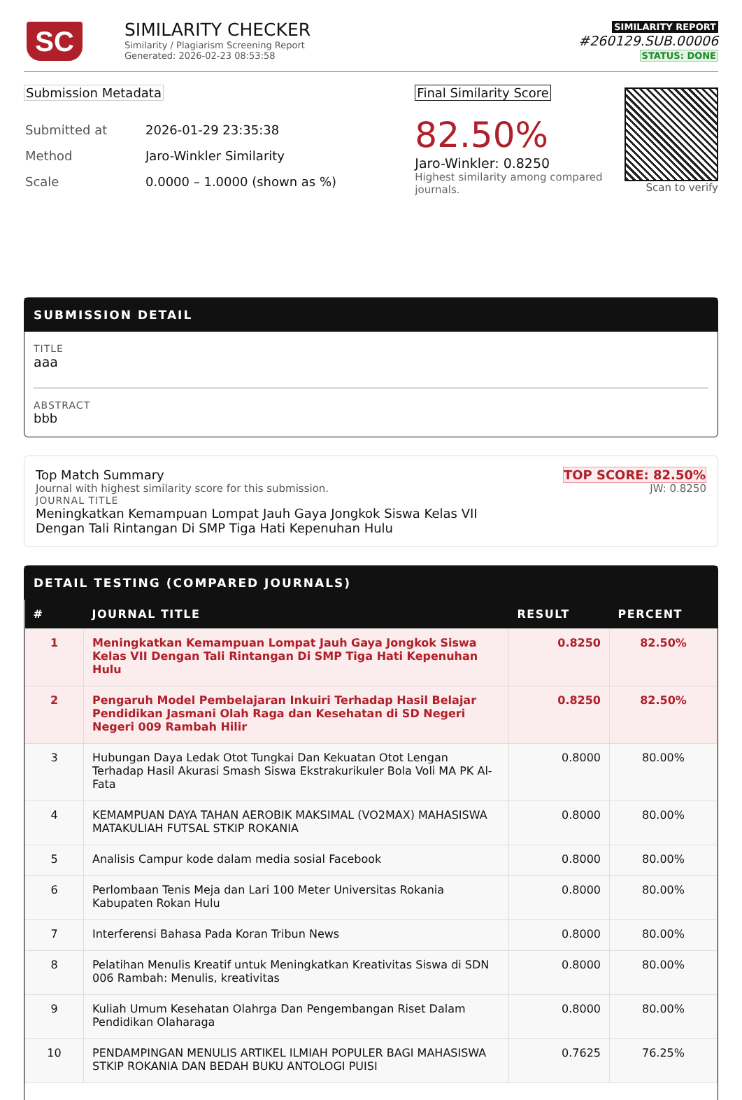SC
SIMILARITY CHECKER
Similarity / Plagiarism Screening Report
Generated: 2026-02-23 08:53:58
SIMILARITY REPORT
#260129.SUB.00006
STATUS: DONE
Submission Metadata
| Submitted at | 2026-01-29 23:35:38 |
| Method | Jaro-Winkler Similarity |
| Scale | 0.0000 – 1.0000 (shown as %) |
Final Similarity Score
82.50%
Jaro-Winkler: 0.8250
Highest similarity among compared journals.
Scan to verify
SUBMISSION DETAIL
TITLE
aaa
ABSTRACT
bbb
Top Match Summary
Journal with highest similarity score for this submission.
JOURNAL TITLE
Meningkatkan Kemampuan Lompat Jauh Gaya Jongkok Siswa Kelas VII Dengan Tali Rintangan Di SMP Tiga Hati Kepenuhan Hulu
TOP SCORE: 82.50%
JW: 0.8250
DETAIL TESTING (COMPARED JOURNALS)
| # | JOURNAL TITLE | RESULT | PERCENT |
| --- | --- | --- | --- |
| 1 | Meningkatkan Kemampuan Lompat Jauh Gaya Jongkok Siswa Kelas VII Dengan Tali Rintangan Di SMP Tiga Hati Kepenuhan Hulu | 0.8250 | 82.50% |
| 2 | Pengaruh Model Pembelajaran Inkuiri Terhadap Hasil Belajar Pendidikan Jasmani Olah Raga dan Kesehatan di SD Negeri Negeri 009 Rambah Hilir | 0.8250 | 82.50% |
| 3 | Hubungan Daya Ledak Otot Tungkai Dan Kekuatan Otot Lengan Terhadap Hasil Akurasi Smash Siswa Ekstrakurikuler Bola Voli MA PK Al-Fata | 0.8000 | 80.00% |
| 4 | KEMAMPUAN DAYA TAHAN AEROBIK MAKSIMAL (VO2MAX) MAHASISWA MATAKULIAH FUTSAL STKIP ROKANIA | 0.8000 | 80.00% |
| 5 | Analisis Campur kode dalam media sosial Facebook | 0.8000 | 80.00% |
| 6 | Perlombaan Tenis Meja dan Lari 100 Meter Universitas Rokania Kabupaten Rokan Hulu | 0.8000 | 80.00% |
| 7 | Interferensi Bahasa Pada Koran Tribun News | 0.8000 | 80.00% |
| 8 | Pelatihan Menulis Kreatif untuk Meningkatkan Kreativitas Siswa di SDN 006 Rambah: Menulis, kreativitas | 0.8000 | 80.00% |
| 9 | Kuliah Umum Kesehatan Olahrga Dan Pengembangan Riset Dalam Pendidikan Olaharaga | 0.8000 | 80.00% |
| 10 | PENDAMPINGAN MENULIS ARTIKEL ILMIAH POPULER BAGI MAHASISWA STKIP ROKANIA DAN BEDAH BUKU ANTOLOGI PUISI | 0.7625 | 76.25% |